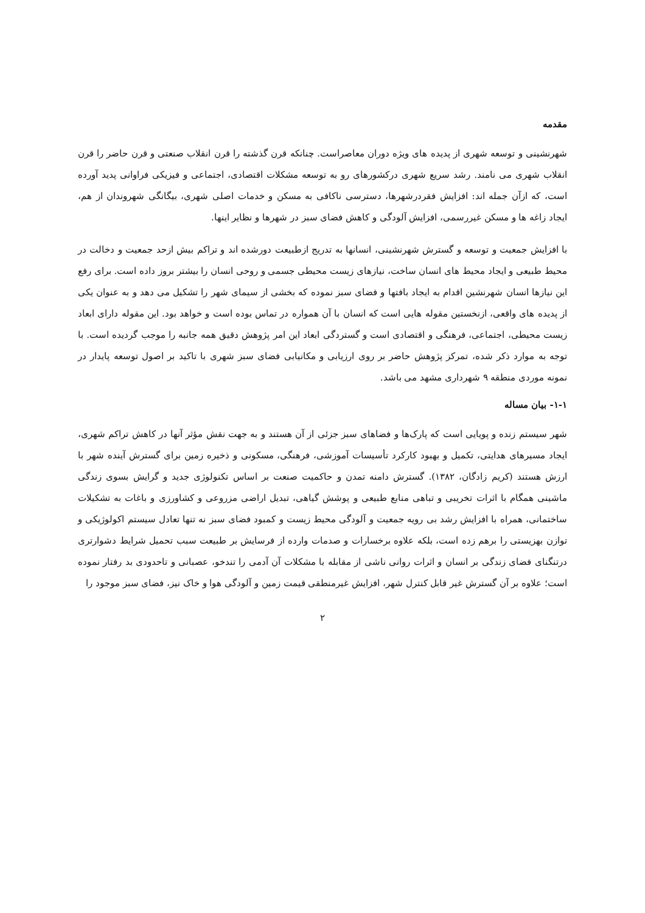مقدمه
شهرنشینی و توسعه شهری از پدیده های ویژه دوران معاصراست. چنانکه قرن گذشته را قرن انقلاب صنعتی و قرن حاضر را قرن انقلاب شهری می نامند. رشد سریع شهری درکشورهای رو به توسعه مشکلات اقتصادی، اجتماعی و فیزیکی فراوانی پدید آورده است، که ازآن جمله اند: افزایش فقردرشهرها، دسترسی ناکافی به مسکن و خدمات اصلی شهری، بیگانگی شهروندان از هم، ایجاد زاغه ها و مسکن غیررسمی، افزایش آلودگی و کاهش فضای سبز در شهرها و نظایر اینها.
با افزایش جمعیت و توسعه و گسترش شهرنشینی، انسانها به تدریج ازطبیعت دورشده اند و تراکم بیش ازحد جمعیت و دخالت در محیط طبیعی و ایجاد محیط های انسان ساخت، نیازهای زیست محیطی جسمی و روحی انسان را بیشتر بروز داده است. برای رفع این نیازها انسان شهرنشین اقدام به ایجاد بافتها و فضای سبز نموده که بخشی از سیمای شهر را تشکیل می دهد و به عنوان یکی از پدیده های واقعی، ازنخستین مقوله هایی است که انسان با آن همواره در تماس بوده است و خواهد بود. این مقوله دارای ابعاد زیست محیطی، اجتماعی، فرهنگی و اقتصادی است و گستردگی ابعاد این امر پژوهش دقیق همه جانبه را موجب گردیده است. با توجه به موارد ذکر شده، تمرکز پژوهش حاضر بر روی ارزیابی و مکانیابی فضای سبز شهری با تاکید بر اصول توسعه پایدار در نمونه موردی منطقه ۹ شهرداری مشهد می باشد.
۱-۱- بیان مساله
شهر سیستم زنده و پویایی است که پارک‌ها و فضاهای سبز جزئی از آن هستند و به جهت نقش مؤثر آنها در کاهش تراکم شهری، ایجاد مسیرهای هدایتی، تکمیل و بهبود کارکرد تأسیسات آموزشی، فرهنگی، مسکونی و ذخیره زمین برای گسترش آینده شهر با ارزش هستند (کریم زادگان، ۱۳۸۲). گسترش دامنه تمدن و حاکمیت صنعت بر اساس تکنولوژی جدید و گرایش بسوی زندگی ماشینی همگام با اثرات تخریبی و تباهی منابع طبیعی و پوشش گیاهی، تبدیل اراضی مزروعی و کشاورزی و باغات به تشکیلات ساختمانی، همراه با افزایش رشد بی رویه جمعیت و آلودگی محیط زیست و کمبود فضای سبز نه تنها تعادل سیستم اکولوژیکی و توازن بهزیستی را برهم زده است، بلکه علاوه برخسارات و صدمات وارده از فرسایش بر طبیعت سبب تحمیل شرایط دشوارتری درتنگنای فضای زندگی بر انسان و اثرات روانی ناشی از مقابله با مشکلات آن آدمی را تندخو، عصبانی و تاحدودی بد رفتار نموده است؛ علاوه بر آن گسترش غیر قابل کنترل شهر، افزایش غیرمنطقی قیمت زمین و آلودگی هوا و خاک نیز، فضای سبز موجود را
۲